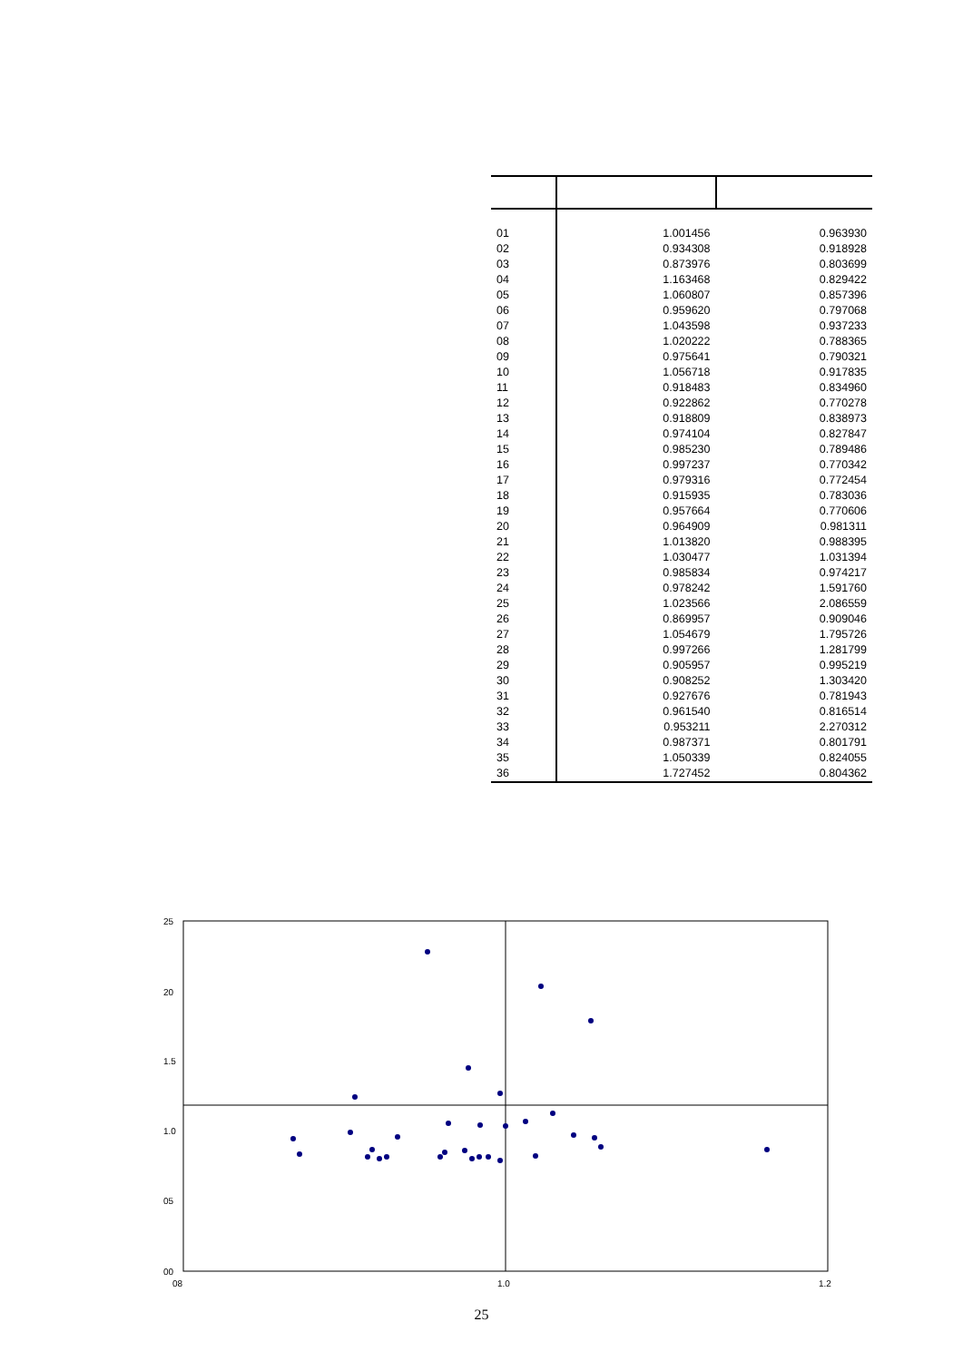| 01 | 1.001456 | 0.963930 |
| 02 | 0.934308 | 0.918928 |
| 03 | 0.873976 | 0.803699 |
| 04 | 1.163468 | 0.829422 |
| 05 | 1.060807 | 0.857396 |
| 06 | 0.959620 | 0.797068 |
| 07 | 1.043598 | 0.937233 |
| 08 | 1.020222 | 0.788365 |
| 09 | 0.975641 | 0.790321 |
| 10 | 1.056718 | 0.917835 |
| 11 | 0.918483 | 0.834960 |
| 12 | 0.922862 | 0.770278 |
| 13 | 0.918809 | 0.838973 |
| 14 | 0.974104 | 0.827847 |
| 15 | 0.985230 | 0.789486 |
| 16 | 0.997237 | 0.770342 |
| 17 | 0.979316 | 0.772454 |
| 18 | 0.915935 | 0.783036 |
| 19 | 0.957664 | 0.770606 |
| 20 | 0.964909 | 0.981311 |
| 21 | 1.013820 | 0.988395 |
| 22 | 1.030477 | 1.031394 |
| 23 | 0.985834 | 0.974217 |
| 24 | 0.978242 | 1.591760 |
| 25 | 1.023566 | 2.086559 |
| 26 | 0.869957 | 0.909046 |
| 27 | 1.054679 | 1.795726 |
| 28 | 0.997266 | 1.281799 |
| 29 | 0.905957 | 0.995219 |
| 30 | 0.908252 | 1.303420 |
| 31 | 0.927676 | 0.781943 |
| 32 | 0.961540 | 0.816514 |
| 33 | 0.953211 | 2.270312 |
| 34 | 0.987371 | 0.801791 |
| 35 | 1.050339 | 0.824055 |
| 36 | 1.727452 | 0.804362 |
25
20
1.5
1.0
05
00
08
1.0
1.2
25